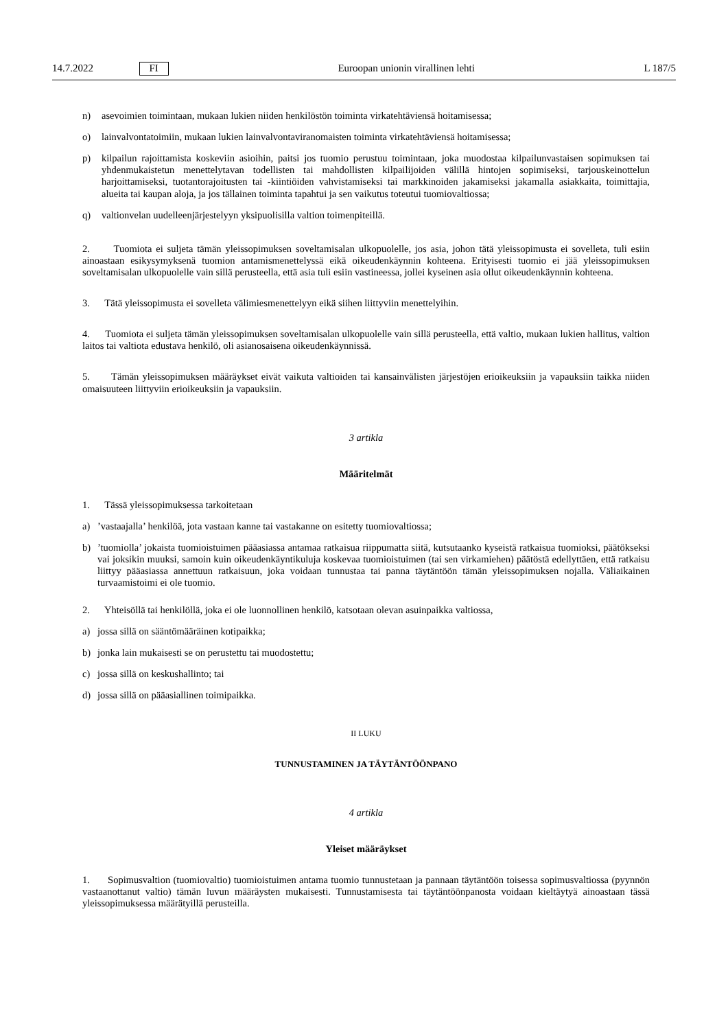14.7.2022 FI Euroopan unionin virallinen lehti L 187/5
n) asevoimien toimintaan, mukaan lukien niiden henkilöstön toiminta virkatehtäviensä hoitamisessa;
o) lainvalvontatoimiin, mukaan lukien lainvalvontaviranomaisten toiminta virkatehtäviensä hoitamisessa;
p) kilpailun rajoittamista koskeviin asioihin, paitsi jos tuomio perustuu toimintaan, joka muodostaa kilpailunvastaisen sopimuksen tai yhdenmukaistetun menettelytavan todellisten tai mahdollisten kilpailijoiden välillä hintojen sopimiseksi, tarjouskeinottelun harjoittamiseksi, tuotantorajoitusten tai -kiintiöiden vahvistamiseksi tai markkinoiden jakamiseksi jakamalla asiakkaita, toimittajia, alueita tai kaupan aloja, ja jos tällainen toiminta tapahtui ja sen vaikutus toteutui tuomiovaltiossa;
q) valtionvelan uudelleenjärjestelyyn yksipuolisilla valtion toimenpiteillä.
2. Tuomiota ei suljeta tämän yleissopimuksen soveltamisalan ulkopuolelle, jos asia, johon tätä yleissopimusta ei sovelleta, tuli esiin ainoastaan esikysymyksenä tuomion antamismenettelyssä eikä oikeudenkäynnin kohteena. Erityisesti tuomio ei jää yleissopimuksen soveltamisalan ulkopuolelle vain sillä perusteella, että asia tuli esiin vastineessa, jollei kyseinen asia ollut oikeudenkäynnin kohteena.
3. Tätä yleissopimusta ei sovelleta välimiesmenettelyyn eikä siihen liittyviin menettelyihin.
4. Tuomiota ei suljeta tämän yleissopimuksen soveltamisalan ulkopuolelle vain sillä perusteella, että valtio, mukaan lukien hallitus, valtion laitos tai valtiota edustava henkilö, oli asianosaisena oikeudenkäynnissä.
5. Tämän yleissopimuksen määräykset eivät vaikuta valtioiden tai kansainvälisten järjestöjen erioikeuksiin ja vapauksiin taikka niiden omaisuuteen liittyviin erioikeuksiin ja vapauksiin.
3 artikla
Määritelmät
1. Tässä yleissopimuksessa tarkoitetaan
a)’vastaajalla’ henkilöä, jota vastaan kanne tai vastakanne on esitetty tuomiovaltiossa;
b)’tuomiolla’ jokaista tuomioistuimen pääasiassa antamaa ratkaisua riippumatta siitä, kutsutaanko kyseistä ratkaisua tuomioksi, päätökseksi vai joksikin muuksi, samoin kuin oikeudenkäyntikuluja koskevaa tuomioistuimen (tai sen virkamiehen) päätöstä edellyttäen, että ratkaisu liittyy pääasiassa annettuun ratkaisuun, joka voidaan tunnustaa tai panna täytäntöön tämän yleissopimuksen nojalla. Väliaikainen turvaamistoimi ei ole tuomio.
2. Yhteisöllä tai henkilöllä, joka ei ole luonnollinen henkilö, katsotaan olevan asuinpaikka valtiossa,
a) jossa sillä on sääntömääräinen kotipaikka;
b) jonka lain mukaisesti se on perustettu tai muodostettu;
c) jossa sillä on keskushallinto; tai
d) jossa sillä on pääasiallinen toimipaikka.
II LUKU
TUNNUSTAMINEN JA TÄYTÄNTÖÖNPANO
4 artikla
Yleiset määräykset
1. Sopimusvaltion (tuomiovaltio) tuomioistuimen antama tuomio tunnustetaan ja pannaan täytäntöön toisessa sopimusvaltiossa (pyynnön vastaanottanut valtio) tämän luvun määräysten mukaisesti. Tunnustamisesta tai täytäntöönpanosta voidaan kieltäytyä ainoastaan tässä yleissopimuksessa määrätyillä perusteilla.